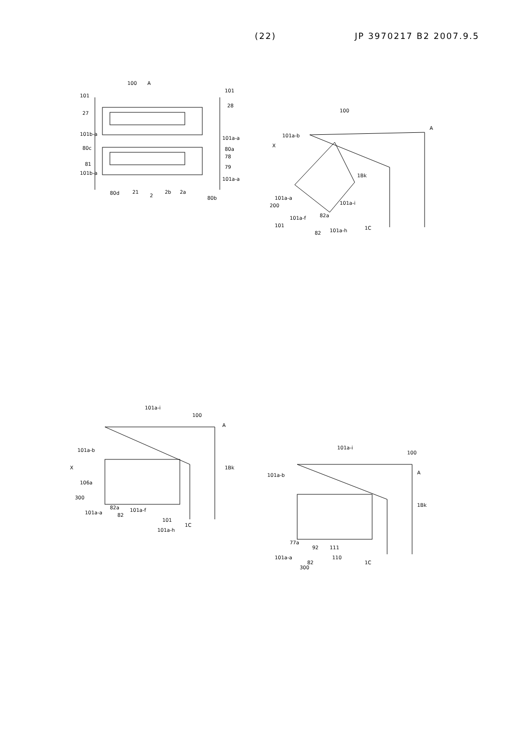(22) JP 3970217 B2 2007.9.5
100
A
101
101
27
28
101b-a
101a-a
80c
80a
78
81
79
101b-a
101a-a
80d
21
2
2b
2a
80b
100
A
101a-b
X
1Bk
101a-a
200
101a-i
101a-f
101
82a
82
101a-h
1C
101a-i
100
A
101a-b
X
1Bk
106a
300
101a-a
82a
82
101a-f
101
101a-h
1C
101a-i
100
A
101a-b
1Bk
77a
92
111
101a-a
110
82
300
1C